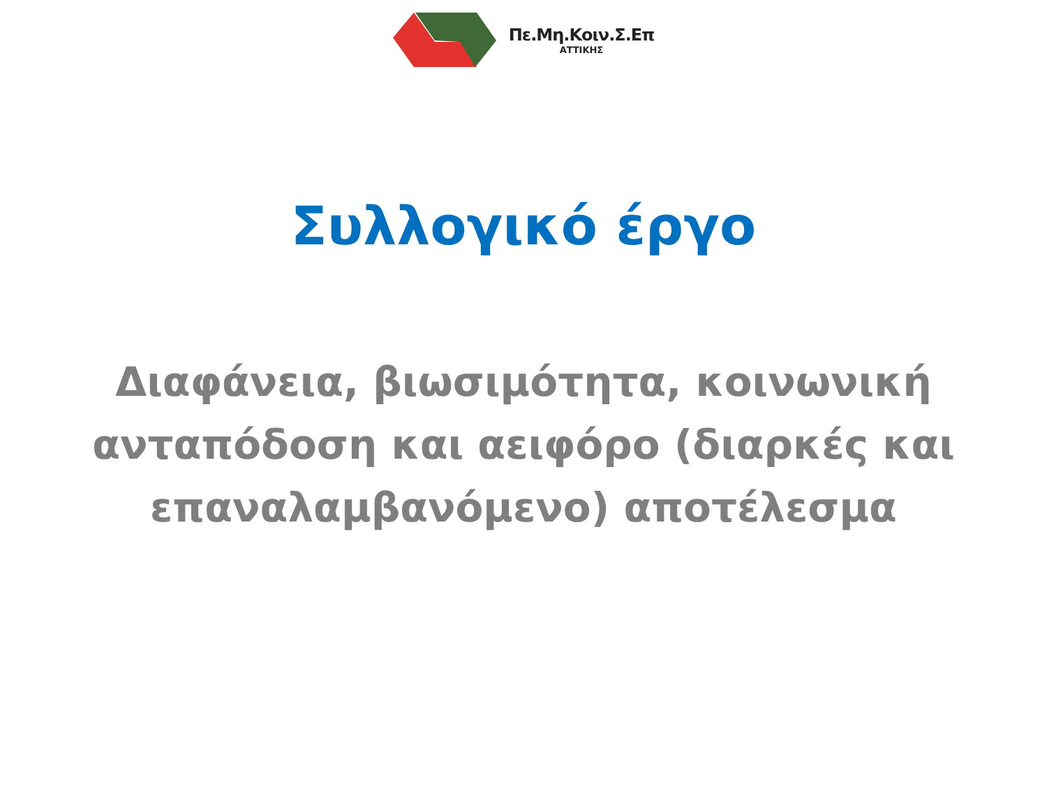Πε.Μη.Κοιν.Σ.Επ
ΑΤΤΙΚΗΣ
Συλλογικό έργο
Διαφάνεια, βιωσιμότητα, κοινωνική ανταπόδοση και αειφόρο (διαρκές και επαναλαμβανόμενο) αποτέλεσμα